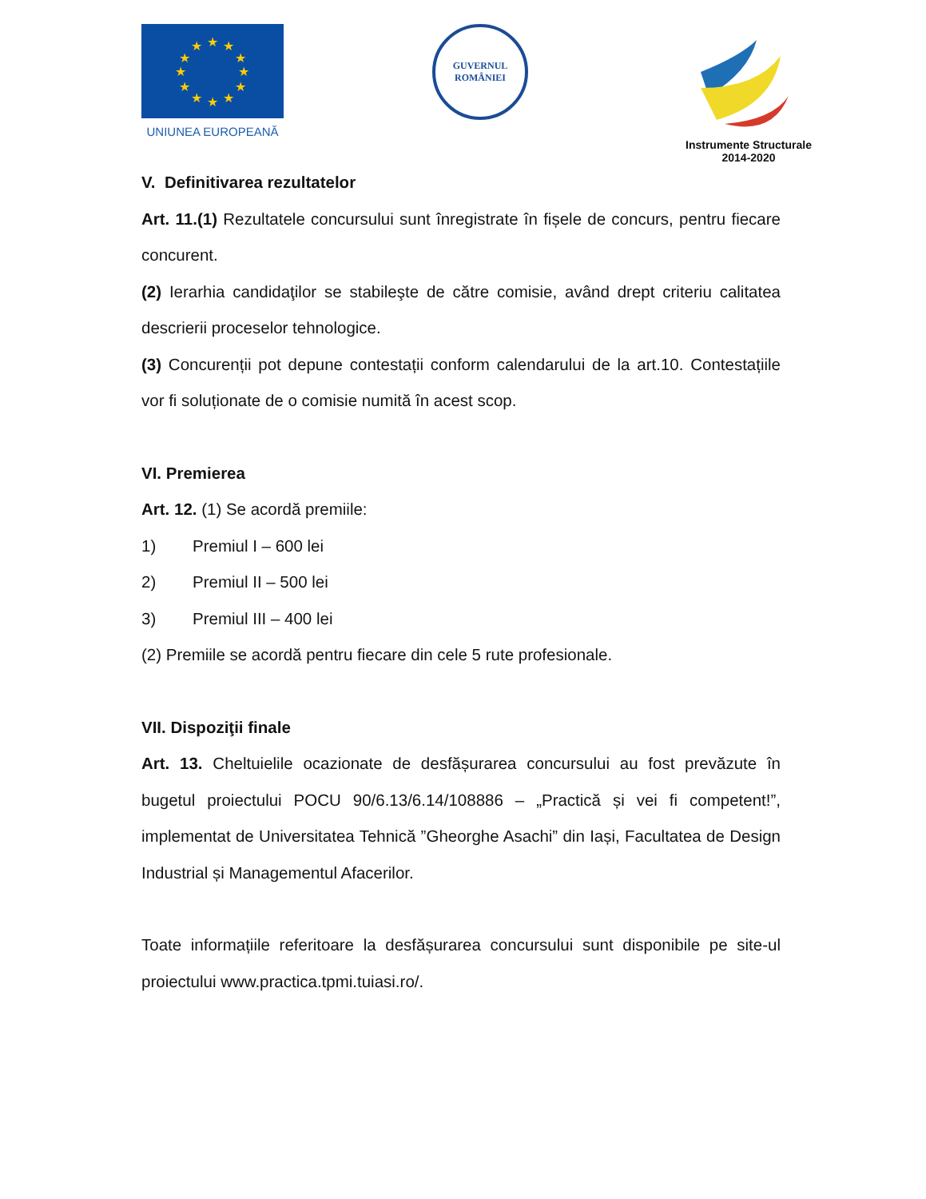★
★
★
★
★
★
★
★
★
★
★
★
UNIUNEA EUROPEANĂ
GUVERNUL
ROMÂNIEI
Instrumente Structurale
2014-2020
V. Definitivarea rezultatelor
Art. 11.(1) Rezultatele concursului sunt înregistrate în fișele de concurs, pentru fiecare concurent.
(2) Ierarhia candidaţilor se stabileşte de către comisie, având drept criteriu calitatea descrierii proceselor tehnologice.
(3) Concurenții pot depune contestații conform calendarului de la art.10. Contestațiile vor fi soluționate de o comisie numită în acest scop.
VI. Premierea
Art. 12. (1) Se acordă premiile:
1) Premiul I – 600 lei
2) Premiul II – 500 lei
3) Premiul III – 400 lei
(2) Premiile se acordă pentru fiecare din cele 5 rute profesionale.
VII. Dispoziţii finale
Art. 13. Cheltuielile ocazionate de desfășurarea concursului au fost prevăzute în bugetul proiectului POCU 90/6.13/6.14/108886 – „Practică și vei fi competent!”, implementat de Universitatea Tehnică ”Gheorghe Asachi” din Iași, Facultatea de Design Industrial și Managementul Afacerilor.
Toate informațiile referitoare la desfășurarea concursului sunt disponibile pe site-ul proiectului www.practica.tpmi.tuiasi.ro/.